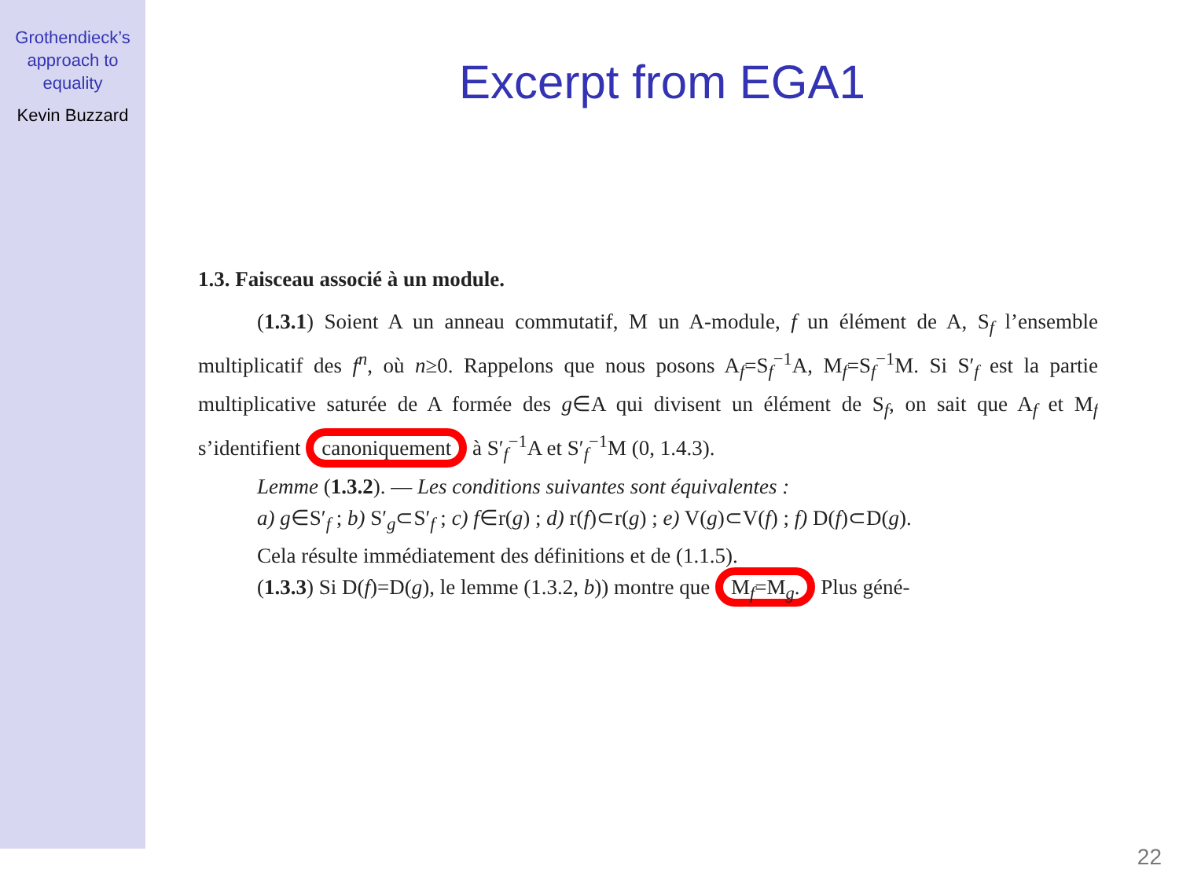Grothendieck’s
approach to
equality
Kevin Buzzard
Excerpt from EGA1
1.3. Faisceau associé à un module.
(1.3.1) Soient A un anneau commutatif, M un A-module, f un élément de A, S<sub>f</sub> l’ensemble multiplicatif des f<sup>n</sup>, où n≥0. Rappelons que nous posons A<sub>f</sub>=S<sub>f</sub><sup>−1</sup>A, M<sub>f</sub>=S<sub>f</sub><sup>−1</sup>M. Si S′<sub>f</sub> est la partie multiplicative saturée de A formée des g∈A qui divisent un élément de S<sub>f</sub>, on sait que A<sub>f</sub> et M<sub>f</sub> s’identifient canoniquement à S′<sub>f</sub><sup>−1</sup>A et S′<sub>f</sub><sup>−1</sup>M (0, 1.4.3).
Lemme (1.3.2). — Les conditions suivantes sont équivalentes :
a) g∈S′<sub>f</sub> ; b) S′<sub>g</sub>⊂S′<sub>f</sub> ; c) f∈r(g) ; d) r(f)⊂r(g) ; e) V(g)⊂V(f) ; f) D(f)⊂D(g).
Cela résulte immédiatement des définitions et de (1.1.5).
(1.3.3) Si D(f)=D(g), le lemme (1.3.2, b)) montre que M<sub>f</sub>=M<sub>g</sub>. Plus géné-
22